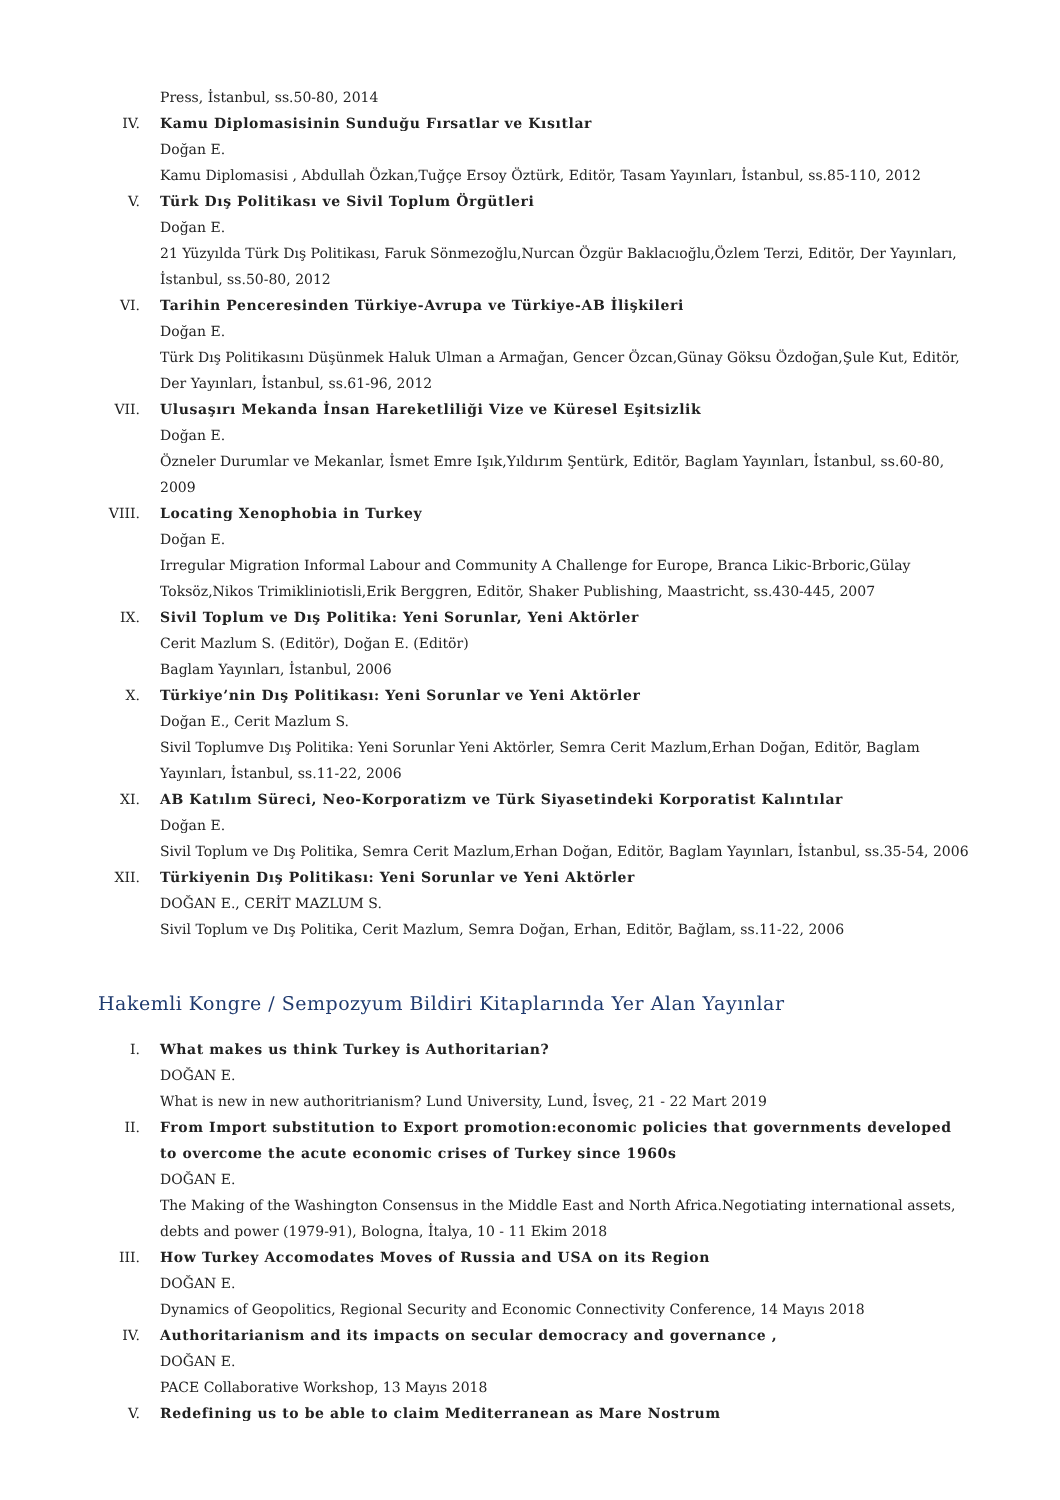Press, İstanbul, ss.50-80, 2014
IV. Kamu Diplomasisinin Sunduğu Fırsatlar ve Kısıtlar
Doğan E.
Kamu Diplomasisi , Abdullah Özkan,Tuğçe Ersoy Öztürk, Editör, Tasam Yayınları, İstanbul, ss.85-110, 2012
V. Türk Dış Politikası ve Sivil Toplum Örgütleri
Doğan E.
21 Yüzyılda Türk Dış Politikası, Faruk Sönmezoğlu,Nurcan Özgür Baklacıoğlu,Özlem Terzi, Editör, Der Yayınları, İstanbul, ss.50-80, 2012
VI. Tarihin Penceresinden Türkiye-Avrupa ve Türkiye-AB İlişkileri
Doğan E.
Türk Dış Politikasını Düşünmek Haluk Ulman a Armağan, Gencer Özcan,Günay Göksu Özdoğan,Şule Kut, Editör, Der Yayınları, İstanbul, ss.61-96, 2012
VII. Ulusaşırı Mekanda İnsan Hareketliliği Vize ve Küresel Eşitsizlik
Doğan E.
Özneler Durumlar ve Mekanlar, İsmet Emre Işık,Yıldırım Şentürk, Editör, Baglam Yayınları, İstanbul, ss.60-80, 2009
VIII. Locating Xenophobia in Turkey
Doğan E.
Irregular Migration Informal Labour and Community A Challenge for Europe, Branca Likic-Brboric,Gülay Toksöz,Nikos Trimikliniotisli,Erik Berggren, Editör, Shaker Publishing, Maastricht, ss.430-445, 2007
IX. Sivil Toplum ve Dış Politika: Yeni Sorunlar, Yeni Aktörler
Cerit Mazlum S. (Editör), Doğan E. (Editör)
Baglam Yayınları, İstanbul, 2006
X. Türkiye’nin Dış Politikası: Yeni Sorunlar ve Yeni Aktörler
Doğan E., Cerit Mazlum S.
Sivil Toplumve Dış Politika: Yeni Sorunlar Yeni Aktörler, Semra Cerit Mazlum,Erhan Doğan, Editör, Baglam Yayınları, İstanbul, ss.11-22, 2006
XI. AB Katılım Süreci, Neo-Korporatizm ve Türk Siyasetindeki Korporatist Kalıntılar
Doğan E.
Sivil Toplum ve Dış Politika, Semra Cerit Mazlum,Erhan Doğan, Editör, Baglam Yayınları, İstanbul, ss.35-54, 2006
XII. Türkiyenin Dış Politikası: Yeni Sorunlar ve Yeni Aktörler
DOĞAN E., CERİT MAZLUM S.
Sivil Toplum ve Dış Politika, Cerit Mazlum, Semra Doğan, Erhan, Editör, Bağlam, ss.11-22, 2006
Hakemli Kongre / Sempozyum Bildiri Kitaplarında Yer Alan Yayınlar
I. What makes us think Turkey is Authoritarian?
DOĞAN E.
What is new in new authoritrianism? Lund University, Lund, İsveç, 21 - 22 Mart 2019
II. From Import substitution to Export promotion:economic policies that governments developed to overcome the acute economic crises of Turkey since 1960s
DOĞAN E.
The Making of the Washington Consensus in the Middle East and North Africa.Negotiating international assets, debts and power (1979-91), Bologna, İtalya, 10 - 11 Ekim 2018
III. How Turkey Accomodates Moves of Russia and USA on its Region
DOĞAN E.
Dynamics of Geopolitics, Regional Security and Economic Connectivity Conference, 14 Mayıs 2018
IV. Authoritarianism and its impacts on secular democracy and governance ,
DOĞAN E.
PACE Collaborative Workshop, 13 Mayıs 2018
V. Redefining us to be able to claim Mediterranean as Mare Nostrum